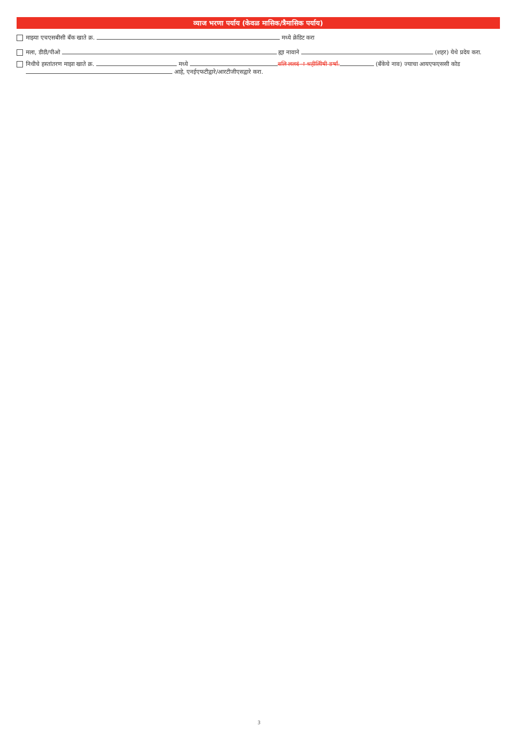व्याज भरणा पर्याय (केवळ मासिक/त्रैमासिक पर्याय)
माझ्या एचएसबीसी बँक खाते क्र. मध्ये क्रेडिट करा
मला, डीडी/पीओ ह्या नावाने (शहर) येथे प्रदेय करा.
निधीचे हस्तांतरण माझा खाते क्र. मध्ये वलि ललदं ा श्रहीलिीषी ङर्षां. (बँकेचे नाव) ज्याचा आयएफएससी कोड
आहे, एनईएफटीद्वारे/आरटीजीएसद्वारे करा.
3